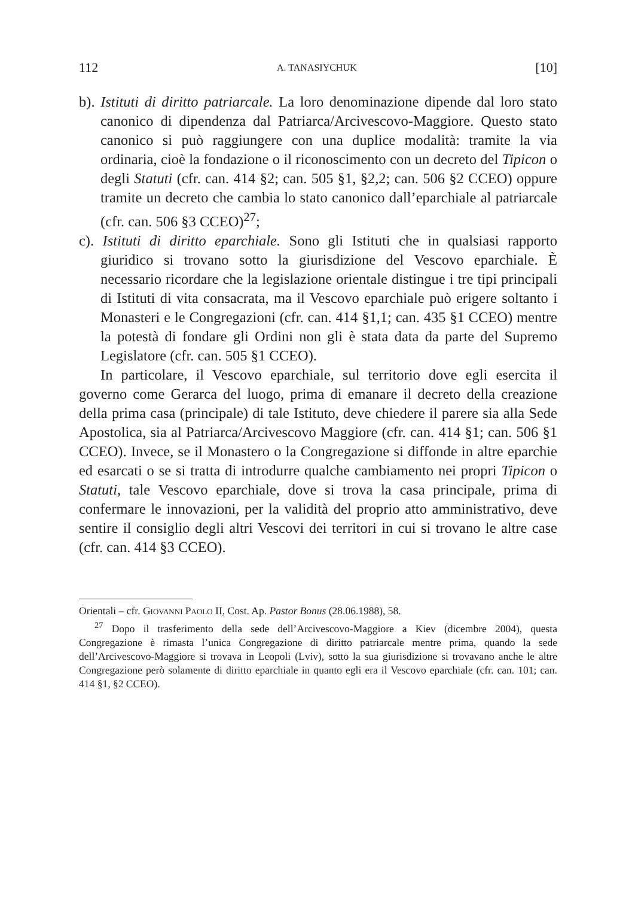112 A. TANASIYCHUK [10]
b). Istituti di diritto patriarcale. La loro denominazione dipende dal loro stato canonico di dipendenza dal Patriarca/Arcivescovo-Maggiore. Questo stato canonico si può raggiungere con una duplice modalità: tramite la via ordinaria, cioè la fondazione o il riconoscimento con un decreto del Tipicon o degli Statuti (cfr. can. 414 §2; can. 505 §1, §2,2; can. 506 §2 CCEO) oppure tramite un decreto che cambia lo stato canonico dall’eparchiale al patriarcale (cfr. can. 506 §3 CCEO)<sup>27</sup>;
c). Istituti di diritto eparchiale. Sono gli Istituti che in qualsiasi rapporto giuridico si trovano sotto la giurisdizione del Vescovo eparchiale. È necessario ricordare che la legislazione orientale distingue i tre tipi principali di Istituti di vita consacrata, ma il Vescovo eparchiale può erigere soltanto i Monasteri e le Congregazioni (cfr. can. 414 §1,1; can. 435 §1 CCEO) mentre la potestà di fondare gli Ordini non gli è stata data da parte del Supremo Legislatore (cfr. can. 505 §1 CCEO).
In particolare, il Vescovo eparchiale, sul territorio dove egli esercita il governo come Gerarca del luogo, prima di emanare il decreto della creazione della prima casa (principale) di tale Istituto, deve chiedere il parere sia alla Sede Apostolica, sia al Patriarca/Arcivescovo Maggiore (cfr. can. 414 §1; can. 506 §1 CCEO). Invece, se il Monastero o la Congregazione si diffonde in altre eparchie ed esarcati o se si tratta di introdurre qualche cambiamento nei propri Tipicon o Statuti, tale Vescovo eparchiale, dove si trova la casa principale, prima di confermare le innovazioni, per la validità del proprio atto amministrativo, deve sentire il consiglio degli altri Vescovi dei territori in cui si trovano le altre case (cfr. can. 414 §3 CCEO).
Orientali – cfr. GIOVANNI PAOLO II, Cost. Ap. Pastor Bonus (28.06.1988), 58.
<sup>27</sup> Dopo il trasferimento della sede dell’Arcivescovo-Maggiore a Kiev (dicembre 2004), questa Congregazione è rimasta l’unica Congregazione di diritto patriarcale mentre prima, quando la sede dell’Arcivescovo-Maggiore si trovava in Leopoli (Lviv), sotto la sua giurisdizione si trovavano anche le altre Congregazione però solamente di diritto eparchiale in quanto egli era il Vescovo eparchiale (cfr. can. 101; can. 414 §1, §2 CCEO).